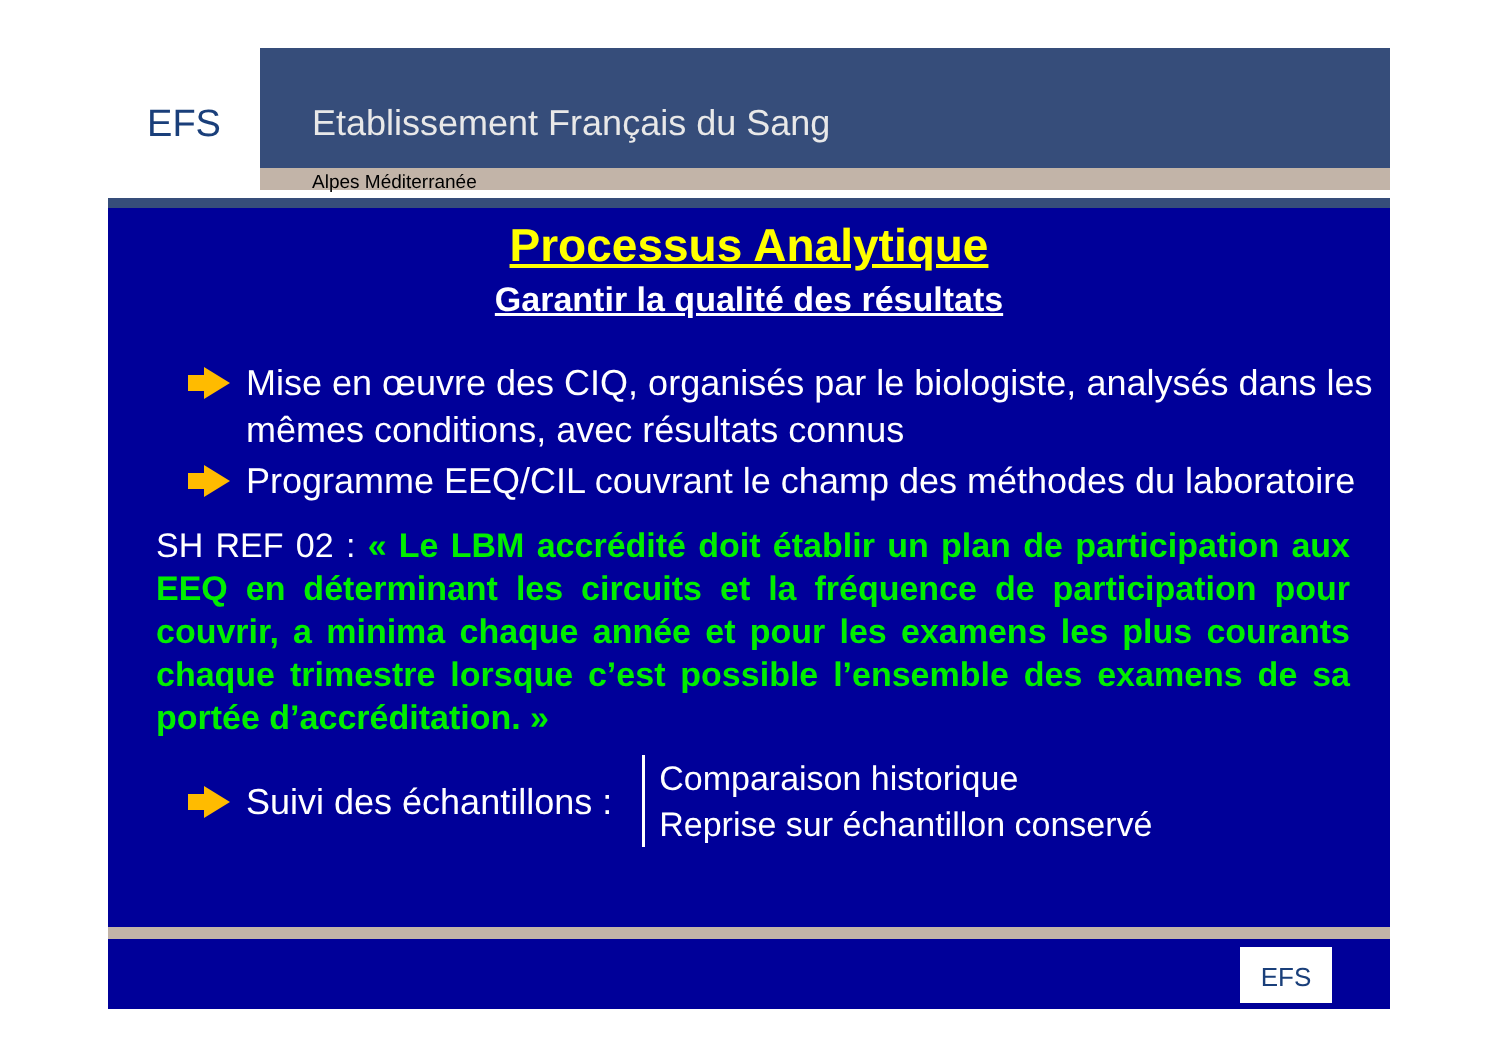EFS
Etablissement Français du Sang
Alpes Méditerranée
Processus Analytique
Garantir la qualité des résultats
Mise en œuvre des CIQ, organisés par le biologiste, analysés dans les mêmes conditions, avec résultats connus
Programme EEQ/CIL couvrant le champ des méthodes du laboratoire
SH REF 02 : « Le LBM accrédité doit établir un plan de participation aux EEQ en déterminant les circuits et la fréquence de participation pour couvrir, a minima chaque année et pour les examens les plus courants chaque trimestre lorsque c’est possible l’ensemble des examens de sa portée d’accréditation. »
Suivi des échantillons :
Comparaison historique
Reprise sur échantillon conservé
EFS